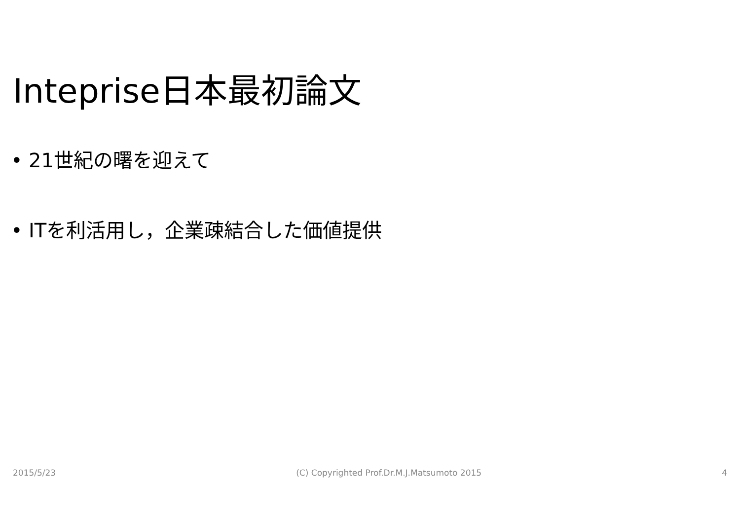Inteprise日本最初論文
• 21世紀の曙を迎えて
• ITを利活用し，企業疎結合した価値提供
2015/5/23 (C) Copyrighted Prof.Dr.M.J.Matsumoto 2015 4